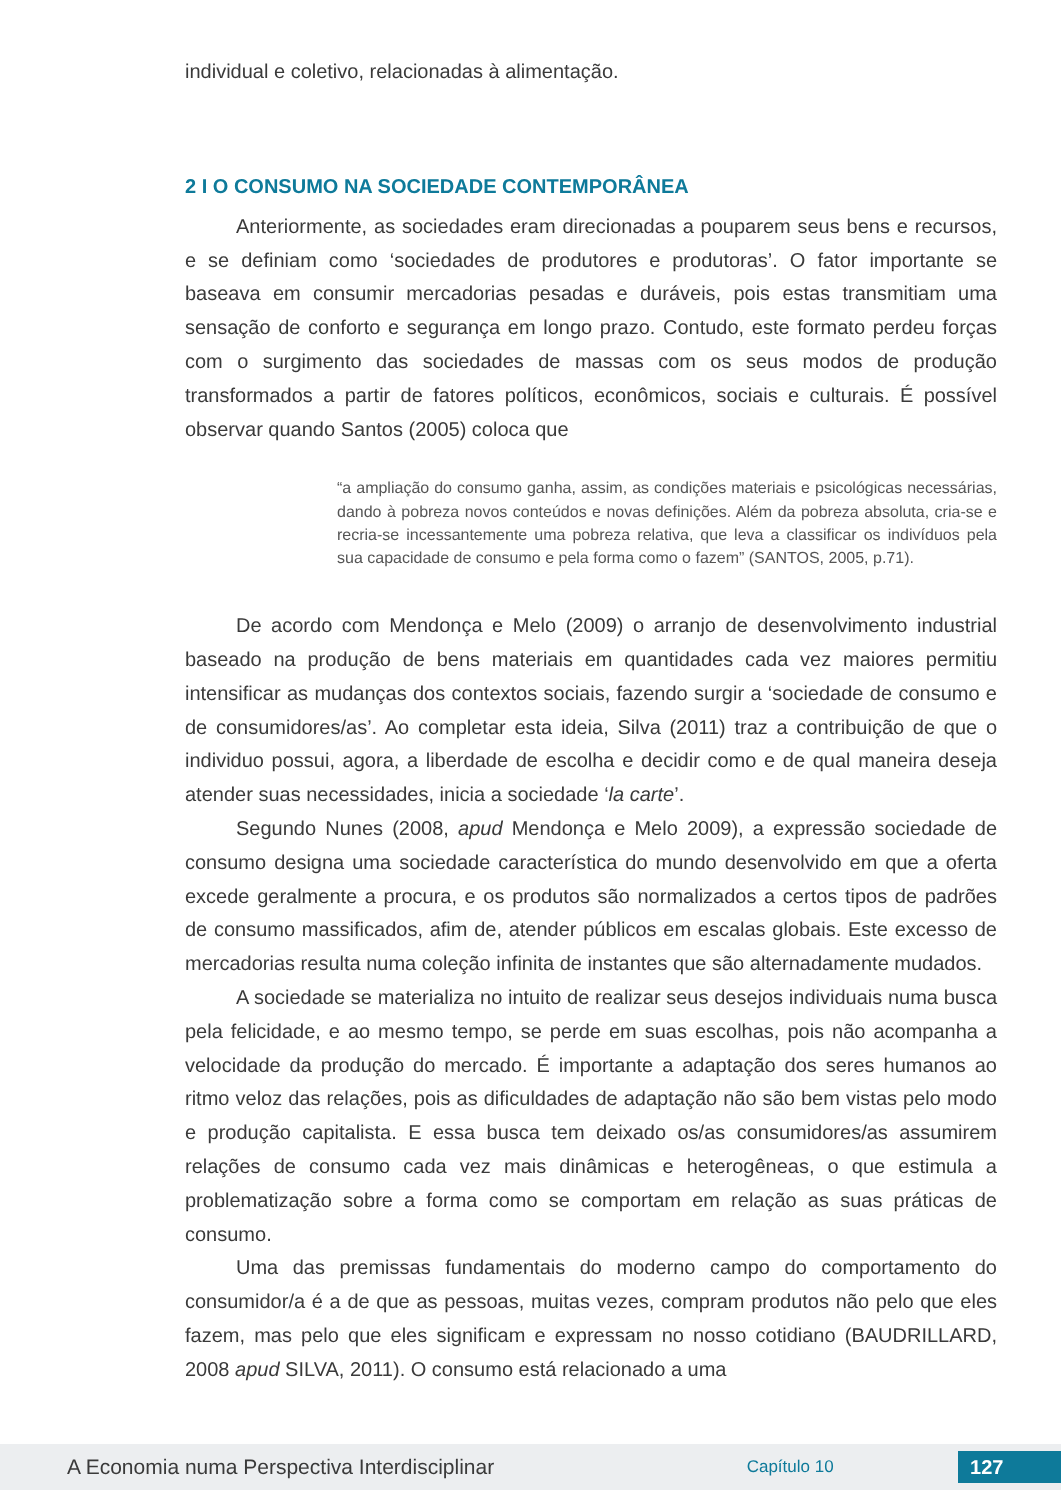individual e coletivo, relacionadas à alimentação.
2 I O CONSUMO NA SOCIEDADE CONTEMPORÂNEA
Anteriormente, as sociedades eram direcionadas a pouparem seus bens e recursos, e se definiam como ‘sociedades de produtores e produtoras’. O fator importante se baseava em consumir mercadorias pesadas e duráveis, pois estas transmitiam uma sensação de conforto e segurança em longo prazo. Contudo, este formato perdeu forças com o surgimento das sociedades de massas com os seus modos de produção transformados a partir de fatores políticos, econômicos, sociais e culturais. É possível observar quando Santos (2005) coloca que
“a ampliação do consumo ganha, assim, as condições materiais e psicológicas necessárias, dando à pobreza novos conteúdos e novas definições. Além da pobreza absoluta, cria-se e recria-se incessantemente uma pobreza relativa, que leva a classificar os indivíduos pela sua capacidade de consumo e pela forma como o fazem” (SANTOS, 2005, p.71).
De acordo com Mendonça e Melo (2009) o arranjo de desenvolvimento industrial baseado na produção de bens materiais em quantidades cada vez maiores permitiu intensificar as mudanças dos contextos sociais, fazendo surgir a ‘sociedade de consumo e de consumidores/as’. Ao completar esta ideia, Silva (2011) traz a contribuição de que o individuo possui, agora, a liberdade de escolha e decidir como e de qual maneira deseja atender suas necessidades, inicia a sociedade ‘la carte’.
Segundo Nunes (2008, apud Mendonça e Melo 2009), a expressão sociedade de consumo designa uma sociedade característica do mundo desenvolvido em que a oferta excede geralmente a procura, e os produtos são normalizados a certos tipos de padrões de consumo massificados, afim de, atender públicos em escalas globais. Este excesso de mercadorias resulta numa coleção infinita de instantes que são alternadamente mudados.
A sociedade se materializa no intuito de realizar seus desejos individuais numa busca pela felicidade, e ao mesmo tempo, se perde em suas escolhas, pois não acompanha a velocidade da produção do mercado. É importante a adaptação dos seres humanos ao ritmo veloz das relações, pois as dificuldades de adaptação não são bem vistas pelo modo e produção capitalista. E essa busca tem deixado os/as consumidores/as assumirem relações de consumo cada vez mais dinâmicas e heterogêneas, o que estimula a problematização sobre a forma como se comportam em relação as suas práticas de consumo.
Uma das premissas fundamentais do moderno campo do comportamento do consumidor/a é a de que as pessoas, muitas vezes, compram produtos não pelo que eles fazem, mas pelo que eles significam e expressam no nosso cotidiano (BAUDRILLARD, 2008 apud SILVA, 2011). O consumo está relacionado a uma
A Economia numa Perspectiva Interdisciplinar Capítulo 10 127